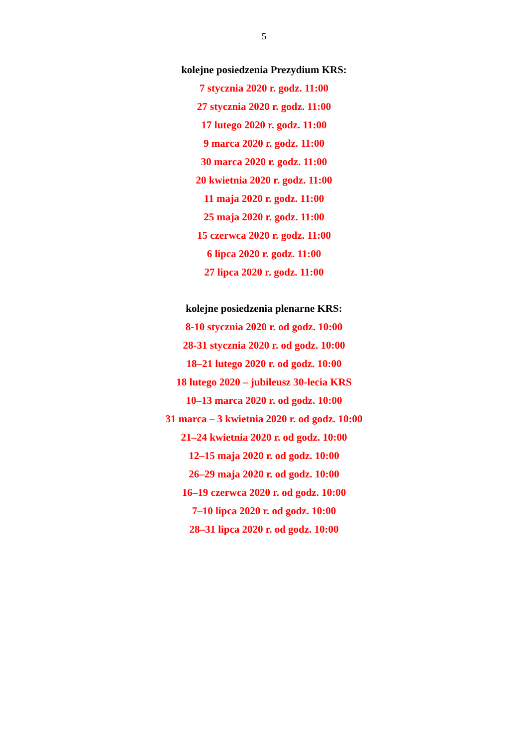5
kolejne posiedzenia Prezydium KRS:
7 stycznia 2020 r. godz. 11:00
27 stycznia 2020 r. godz. 11:00
17 lutego 2020 r. godz. 11:00
9 marca 2020 r. godz. 11:00
30 marca 2020 r. godz. 11:00
20 kwietnia 2020 r. godz. 11:00
11 maja 2020 r. godz. 11:00
25 maja 2020 r. godz. 11:00
15 czerwca 2020 r. godz. 11:00
6 lipca 2020 r. godz. 11:00
27 lipca 2020 r. godz. 11:00
kolejne posiedzenia plenarne KRS:
8-10 stycznia 2020 r. od godz. 10:00
28-31 stycznia 2020 r. od godz. 10:00
18–21 lutego 2020 r. od godz. 10:00
18 lutego 2020 – jubileusz 30-lecia KRS
10–13 marca 2020 r. od godz. 10:00
31 marca – 3 kwietnia 2020 r. od godz. 10:00
21–24 kwietnia 2020 r. od godz. 10:00
12–15 maja 2020 r. od godz. 10:00
26–29 maja 2020 r. od godz. 10:00
16–19 czerwca 2020 r. od godz. 10:00
7–10 lipca 2020 r. od godz. 10:00
28–31 lipca 2020 r. od godz. 10:00